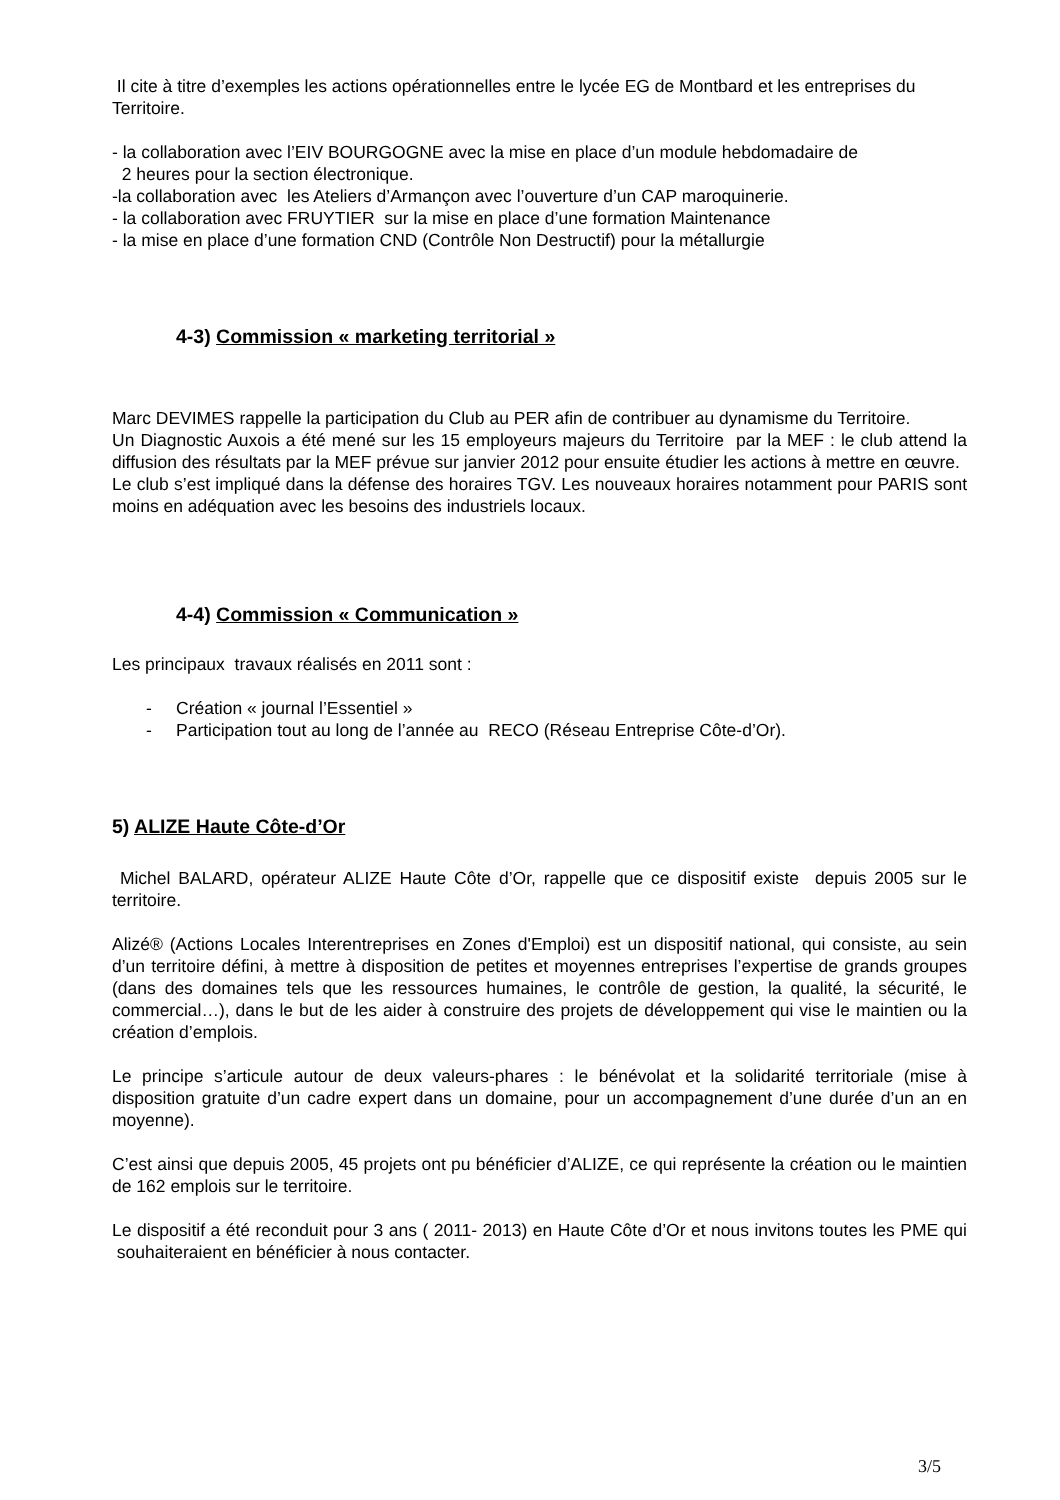Il cite à titre d’exemples les actions opérationnelles entre le lycée EG de Montbard et les entreprises du Territoire.
- la collaboration avec l’EIV BOURGOGNE avec la mise en place d’un module hebdomadaire de
2 heures pour la section électronique.
-la collaboration avec les Ateliers d’Armançon avec l’ouverture d’un CAP maroquinerie.
- la collaboration avec FRUYTIER sur la mise en place d’une formation Maintenance
- la mise en place d’une formation CND (Contrôle Non Destructif) pour la métallurgie
4-3) Commission « marketing territorial »
Marc DEVIMES rappelle la participation du Club au PER afin de contribuer au dynamisme du Territoire.
Un Diagnostic Auxois a été mené sur les 15 employeurs majeurs du Territoire par la MEF : le club attend la diffusion des résultats par la MEF prévue sur janvier 2012 pour ensuite étudier les actions à mettre en œuvre.
Le club s’est impliqué dans la défense des horaires TGV. Les nouveaux horaires notamment pour PARIS sont moins en adéquation avec les besoins des industriels locaux.
4-4) Commission « Communication »
Les principaux travaux réalisés en 2011 sont :
- Création « journal l’Essentiel »
- Participation tout au long de l’année au RECO (Réseau Entreprise Côte-d’Or).
5) ALIZE Haute Côte-d’Or
Michel BALARD, opérateur ALIZE Haute Côte d’Or, rappelle que ce dispositif existe depuis 2005 sur le territoire.
Alizé® (Actions Locales Interentreprises en Zones d'Emploi) est un dispositif national, qui consiste, au sein d’un territoire défini, à mettre à disposition de petites et moyennes entreprises l’expertise de grands groupes (dans des domaines tels que les ressources humaines, le contrôle de gestion, la qualité, la sécurité, le commercial…), dans le but de les aider à construire des projets de développement qui vise le maintien ou la création d’emplois.
Le principe s’articule autour de deux valeurs-phares : le bénévolat et la solidarité territoriale (mise à disposition gratuite d’un cadre expert dans un domaine, pour un accompagnement d’une durée d’un an en moyenne).
C’est ainsi que depuis 2005, 45 projets ont pu bénéficier d’ALIZE, ce qui représente la création ou le maintien de 162 emplois sur le territoire.
Le dispositif a été reconduit pour 3 ans ( 2011- 2013) en Haute Côte d’Or et nous invitons toutes les PME qui souhaiteraient en bénéficier à nous contacter.
3/5